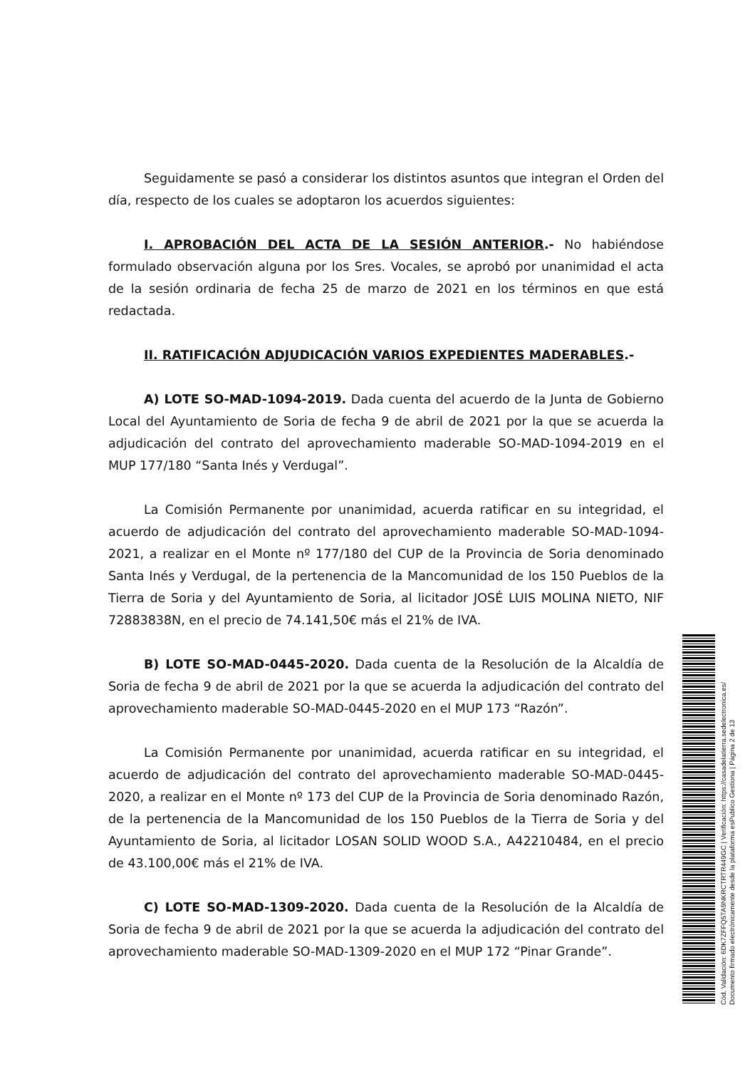Seguidamente se pasó a considerar los distintos asuntos que integran el Orden del día, respecto de los cuales se adoptaron los acuerdos siguientes:
I. APROBACIÓN DEL ACTA DE LA SESIÓN ANTERIOR.- No habiéndose formulado observación alguna por los Sres. Vocales, se aprobó por unanimidad el acta de la sesión ordinaria de fecha 25 de marzo de 2021 en los términos en que está redactada.
II. RATIFICACIÓN ADJUDICACIÓN VARIOS EXPEDIENTES MADERABLES.-
A) LOTE SO-MAD-1094-2019. Dada cuenta del acuerdo de la Junta de Gobierno Local del Ayuntamiento de Soria de fecha 9 de abril de 2021 por la que se acuerda la adjudicación del contrato del aprovechamiento maderable SO-MAD-1094-2019 en el MUP 177/180 “Santa Inés y Verdugal”.
La Comisión Permanente por unanimidad, acuerda ratificar en su integridad, el acuerdo de adjudicación del contrato del aprovechamiento maderable SO-MAD-1094-2021, a realizar en el Monte nº 177/180 del CUP de la Provincia de Soria denominado Santa Inés y Verdugal, de la pertenencia de la Mancomunidad de los 150 Pueblos de la Tierra de Soria y del Ayuntamiento de Soria, al licitador JOSÉ LUIS MOLINA NIETO, NIF 72883838N, en el precio de 74.141,50€ más el 21% de IVA.
B) LOTE SO-MAD-0445-2020. Dada cuenta de la Resolución de la Alcaldía de Soria de fecha 9 de abril de 2021 por la que se acuerda la adjudicación del contrato del aprovechamiento maderable SO-MAD-0445-2020 en el MUP 173 “Razón”.
La Comisión Permanente por unanimidad, acuerda ratificar en su integridad, el acuerdo de adjudicación del contrato del aprovechamiento maderable SO-MAD-0445-2020, a realizar en el Monte nº 173 del CUP de la Provincia de Soria denominado Razón, de la pertenencia de la Mancomunidad de los 150 Pueblos de la Tierra de Soria y del Ayuntamiento de Soria, al licitador LOSAN SOLID WOOD S.A., A42210484, en el precio de 43.100,00€ más el 21% de IVA.
C) LOTE SO-MAD-1309-2020. Dada cuenta de la Resolución de la Alcaldía de Soria de fecha 9 de abril de 2021 por la que se acuerda la adjudicación del contrato del aprovechamiento maderable SO-MAD-1309-2020 en el MUP 172 “Pinar Grande”.
Cód. Validación: 6DK7ZFFQ5TA9NKRCTRTR449GC | Verificación: https://casadelatierra.sedelectronica.es/
Documento firmado electrónicamente desde la plataforma esPublico Gestiona | Página 2 de 13